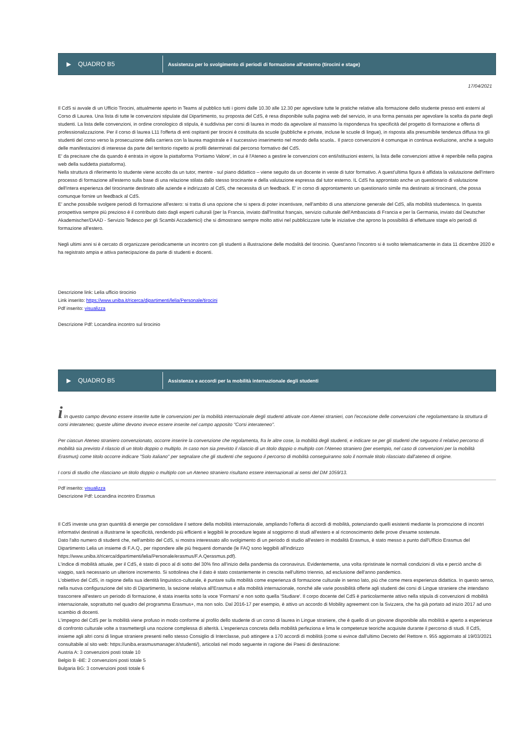▶ QUADRO B5
Assistenza per lo svolgimento di periodi di formazione all'esterno (tirocini e stage)
17/04/2021
Il CdS si avvale di un Ufficio Tirocini, attualmente aperto in Teams al pubblico tutti i giorni dalle 10.30 alle 12.30 per agevolare tutte le pratiche relative alla formazione dello studente presso enti esterni al Corso di Laurea. Una lista di tutte le convenzioni stipulate dal Dipartimento, su proposta del CdS, è resa disponibile sulla pagina web del servizio, in una forma pensata per agevolare la scelta da parte degli studenti. La lista delle convenzioni, in ordine cronologico di stipula, è suddivisa per corsi di laurea in modo da agevolare al massimo la rispondenza fra specificità del progetto di formazione e offerta di professionalizzazione. Per il corso di laurea L11 l'offerta di enti ospitanti per tirocini è costituita da scuole (pubbliche e private, incluse le scuole di lingue), in risposta alla presumibile tendenza diffusa tra gli studenti del corso verso la prosecuzione della carriera con la laurea magistrale e il successivo inserimento nel mondo della scuola.. Il parco convenzioni è comunque in continua evoluzione, anche a seguito delle manifestazioni di interesse da parte del territorio rispetto ai profili determinati dal percorso formativo del CdS.
E' da precisare che da quando è entrata in vigore la piattaforma 'Portiamo Valore', in cui è l'Ateneo a gestire le convenzioni con enti/istituzioni esterni, la lista delle convenzioni attive è reperibile nella pagina web della suddetta piattaforma).
Nella struttura di riferimento lo studente viene accolto da un tutor, mentre - sul piano didattico – viene seguito da un docente in veste di tutor formativo. A quest'ultima figura è affidata la valutazione dell'intero processo di formazione all'esterno sulla base di una relazione stilata dallo stesso tirocinante e della valutazione espressa dal tutor esterno. IL CdS ha approntato anche un questionario di valutazione dell'intera esperienza del tirocinante destinato alle aziende e indirizzato al CdS, che necessita di un feedback. E' in corso di approntamento un questionario simile ma destinato ai tirocinanti, che possa comunque fornire un feedback al CdS.
E' anche possibile svolgere periodi di formazione all'estero: si tratta di una opzione che si spera di poter incentivare, nell'ambito di una attenzione generale del CdS, alla mobilità studentesca. In questa prospettiva sempre più prezioso è il contributo dato dagli esperti culturali (per la Francia, inviato dall'Institut français, servizio culturale dell'Ambasciata di Francia e per la Germania, inviato dal Deutscher Akademischer/DAAD - Servizio Tedesco per gli Scambi Accademici) che si dimostrano sempre molto attivi nel pubblicizzare tutte le iniziative che aprono la possibilità di effettuare stage e/o periodi di formazione all'estero.
Negli ultimi anni si è cercato di organizzare periodicamente un incontro con gli studenti a illustrazione delle modalità del tirocinio. Quest'anno l'incontro si è svolto telematicamente in data 11 dicembre 2020 e ha registrato ampia e attiva partecipazione da parte di studenti e docenti.
Descrizione link: Lelia ufficio tirocinio
Link inserito: https://www.uniba.it/ricerca/dipartimenti/lelia/Personale/tirocini
Pdf inserito: visualizza
Descrizione Pdf: Locandina incontro sul tirocinio
▶ QUADRO B5
Assistenza e accordi per la mobilità internazionale degli studenti
i In questo campo devono essere inserite tutte le convenzioni per la mobilità internazionale degli studenti attivate con Atenei stranieri, con l'eccezione delle convenzioni che regolamentano la struttura di corsi interateneo; queste ultime devono invece essere inserite nel campo apposito "Corsi interateneo".
Per ciascun Ateneo straniero convenzionato, occorre inserire la convenzione che regolamenta, fra le altre cose, la mobilità degli studenti, e indicare se per gli studenti che seguono il relativo percorso di mobilità sia previsto il rilascio di un titolo doppio o multiplo. In caso non sia previsto il rilascio di un titolo doppio o multiplo con l'Ateneo straniero (per esempio, nel caso di convenzioni per la mobilità Erasmus) come titolo occorre indicare "Solo italiano" per segnalare che gli studenti che seguono il percorso di mobilità conseguiranno solo il normale titolo rilasciato dall'ateneo di origine.
I corsi di studio che rilasciano un titolo doppio o multiplo con un Ateneo straniero risultano essere internazionali ai sensi del DM 1059/13.
Pdf inserito: visualizza
Descrizione Pdf: Locandina incontro Erasmus
Il CdS investe una gran quantità di energie per consolidare il settore della mobilità internazionale, ampliando l'offerta di accordi di mobilità, potenziando quelli esistenti mediante la promozione di incontri informativi destinati a illustrarne le specificità, rendendo più efficienti e leggibili le procedure legate al soggiorno di studi all'estero e al riconoscimento delle prove d'esame sostenute.
Dato l'alto numero di studenti che, nell'ambito del CdS, si mostra interessato allo svolgimento di un periodo di studio all'estero in modalità Erasmus, è stato messo a punto dall'Ufficio Erasmus del Dipartimento Lelia un insieme di F.A.Q., per rispondere alle più frequenti domande (le FAQ sono leggibili all'indirizzo
https://www.uniba.it/ricerca/dipartimenti/lelia/Personale/erasmus/F.A.Qerasmus.pdf).
L'indice di mobilità attuale, per il CdS, è stato di poco al di sotto del 30% fino all'inizio della pandemia da coronavirus. Evidentemente, una volta ripristinate le normali condizioni di vita e perciò anche di viaggio, sarà necessario un ulteriore incremento. Si sottolinea che il dato è stato costantemente in crescita nell'ultimo triennio, ad esclusione dell'anno pandemico.
L'obiettivo del CdS, in ragione della sua identità linguistico-culturale, è puntare sulla mobilità come esperienza di formazione culturale in senso lato, più che come mera esperienza didattica. In questo senso, nella nuova configurazione del sito di Dipartimento, la sezione relativa all'Erasmus e alla mobilità internazionale, nonché alle varie possibilità offerte agli studenti dei corsi di Lingue straniere che intendano trascorrere all'estero un periodo di formazione, è stata inserita sotto la voce 'Formarsi' e non sotto quella 'Studiare'. Il corpo docente del CdS è particolarmente attivo nella stipula di convenzioni di mobilità internazionale, soprattutto nel quadro del programma Erasmus+, ma non solo. Dal 2016-17 per esempio, è attivo un accordo di Mobility agreement con la Svizzera, che ha già portato ad inizio 2017 ad uno scambio di docenti.
L'impegno del CdS per la mobilità viene profuso in modo conforme al profilo dello studente di un corso di laurea in Lingue straniere, che è quello di un giovane disponibile alla mobilità e aperto a esperienze di confronto culturale volte a trasmettergli una nozione complessa di alterità. L'esperienza concreta della mobilità perfeziona e lima le competenze teoriche acquisite durante il percorso di studi. Il CdS, insieme agli altri corsi di lingue straniere presenti nello stesso Consiglio di Interclasse, può attingere a 170 accordi di mobilità (come si evince dall'ultimo Decreto del Rettore n. 955 aggiornato al 19/03/2021 consultabile al sito web: https://uniba.erasmusmanager.it/studenti/), articolati nel modo seguente in ragione dei Paesi di destinazione:
Austria A: 3 convenzioni posti totale 10
Belgio B -BE: 2 convenzioni posti totale 5
Bulgaria BG: 3 convenzioni posti totale 6